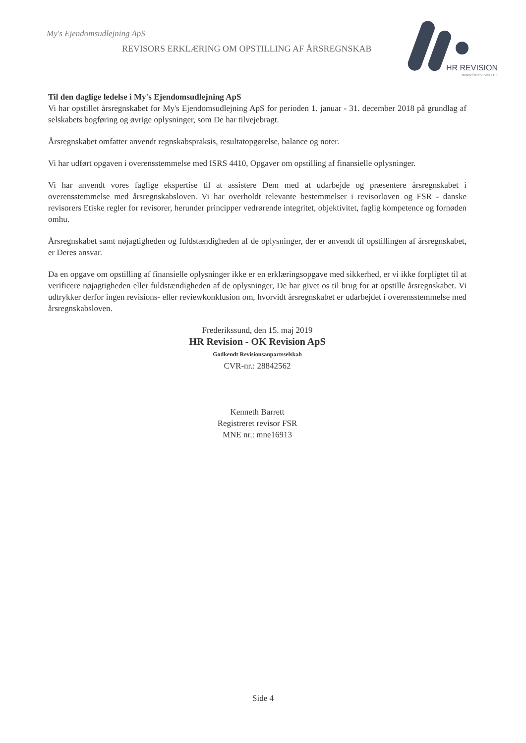My's Ejendomsudlejning ApS
REVISORS ERKLÆRING OM OPSTILLING AF ÅRSREGNSKAB
HR REVISION
www.hrrevision.dk
Til den daglige ledelse i My's Ejendomsudlejning ApS
Vi har opstillet årsregnskabet for My's Ejendomsudlejning ApS for perioden 1. januar - 31. december 2018 på grundlag af selskabets bogføring og øvrige oplysninger, som De har tilvejebragt.
Årsregnskabet omfatter anvendt regnskabspraksis, resultatopgørelse, balance og noter.
Vi har udført opgaven i overensstemmelse med ISRS 4410, Opgaver om opstilling af finansielle oplysninger.
Vi har anvendt vores faglige ekspertise til at assistere Dem med at udarbejde og præsentere årsregnskabet i overensstemmelse med årsregnskabsloven. Vi har overholdt relevante bestemmelser i revisorloven og FSR - danske revisorers Etiske regler for revisorer, herunder principper vedrørende integritet, objektivitet, faglig kompetence og fornøden omhu.
Årsregnskabet samt nøjagtigheden og fuldstændigheden af de oplysninger, der er anvendt til opstillingen af årsregnskabet, er Deres ansvar.
Da en opgave om opstilling af finansielle oplysninger ikke er en erklæringsopgave med sikkerhed, er vi ikke forpligtet til at verificere nøjagtigheden eller fuldstændigheden af de oplysninger, De har givet os til brug for at opstille årsregnskabet. Vi udtrykker derfor ingen revisions- eller reviewkonklusion om, hvorvidt årsregnskabet er udarbejdet i overensstemmelse med årsregnskabsloven.
Frederikssund, den 15. maj 2019
HR Revision - OK Revision ApS
Godkendt Revisionsanpartsselskab
CVR-nr.: 28842562
Kenneth Barrett
Registreret revisor FSR
MNE nr.: mne16913
Side 4